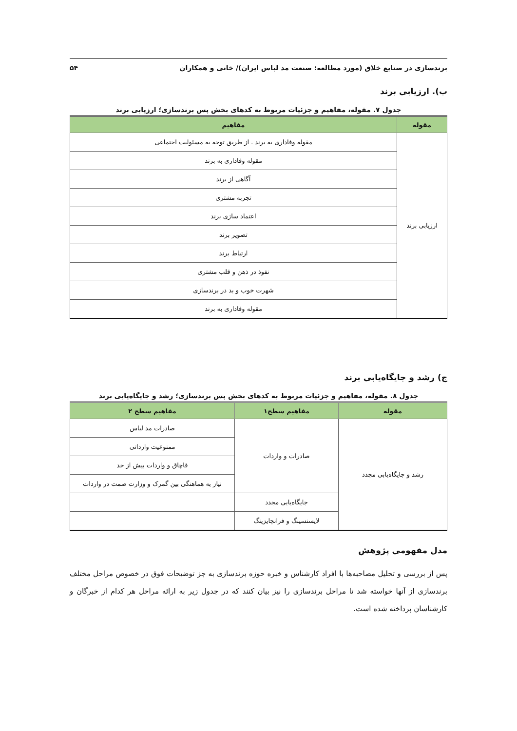برندسازی در صنایع خلاق (مورد مطالعه: صنعت مد لباس ایران)/ خانی و همکاران ۵۴
ب). ارزیابی برند
جدول ۷. مقوله، مفاهیم و جزئیات مربوط به کدهای بخش پس برندسازی؛ ارزیابی برند
| مقوله | مفاهیم |
| --- | --- |
| ارزیابی برند | مقوله وفاداری به برند ـ از طریق توجه به مسئولیت اجتماعی |
| | مقوله وفاداری به برند |
| | آگاهی از برند |
| | تجربه مشتری |
| | اعتماد سازی برند |
| | تصویر برند |
| | ارتباط برند |
| | نفوذ در ذهن و قلب مشتری |
| | شهرت خوب و بد در برندسازی |
| | مقوله وفاداری به برند |
ج) رشد و جایگاه‌یابی برند
جدول ۸. مقوله، مفاهیم و جزئیات مربوط به کدهای بخش پس برندسازی؛ رشد و جایگاه‌یابی برند
| مقوله | مفاهیم سطح۱ | مفاهیم سطح ۲ |
| --- | --- | --- |
| رشد و جایگاه‌یابی مجدد | صادرات و واردات | صادرات مد لباس |
| | | ممنوعیت وارداتی |
| | | قاچاق و واردات بیش از حد |
| | | نیاز به هماهنگی بین گمرک و وزارت صمت در واردات |
| | جایگاه‌یابی مجدد | |
| | لایسنسینگ و فرانچایزینگ | |
مدل مفهومی پژوهش
پس از بررسی و تحلیل مصاحبه‌ها با افراد کارشناس و خبره حوزه برندسازی به جز توضیحات فوق در خصوص مراحل مختلف برندسازی از آنها خواسته شد تا مراحل برندسازی را نیز بیان کنند که در جدول زیر به ارائه مراحل هر کدام از خبرگان و کارشناسان پرداخته شده است.